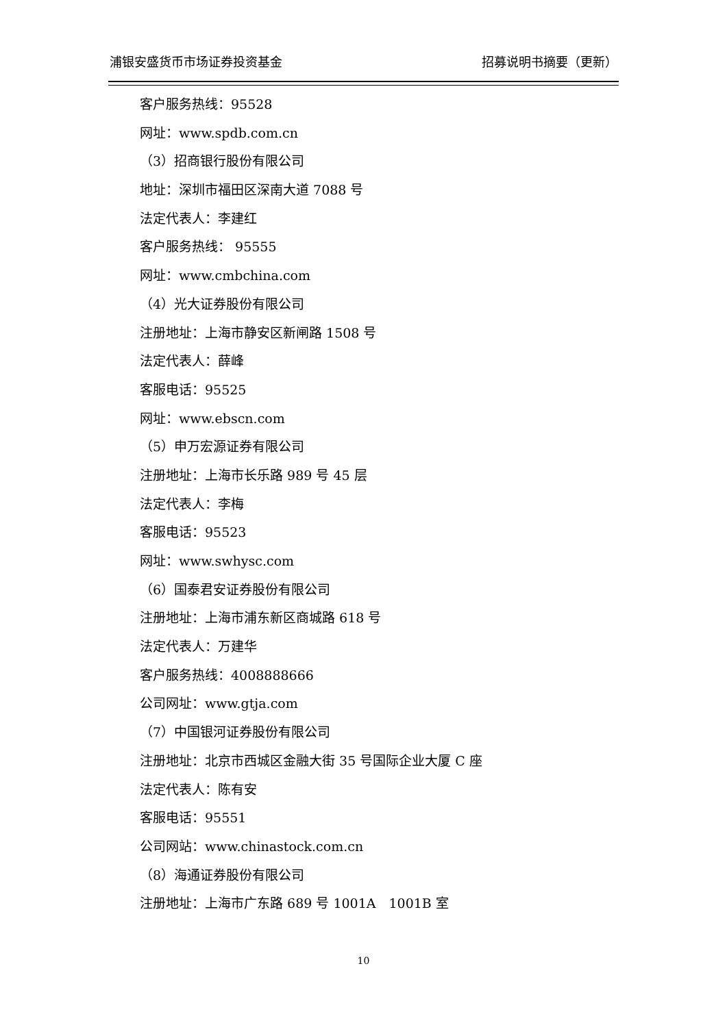浦银安盛货币市场证券投资基金 招募说明书摘要（更新）
客户服务热线：95528
网址：www.spdb.com.cn
（3）招商银行股份有限公司
地址：深圳市福田区深南大道 7088 号
法定代表人：李建红
客户服务热线： 95555
网址：www.cmbchina.com
（4）光大证券股份有限公司
注册地址：上海市静安区新闸路 1508 号
法定代表人：薛峰
客服电话：95525
网址：www.ebscn.com
（5）申万宏源证券有限公司
注册地址：上海市长乐路 989 号 45 层
法定代表人：李梅
客服电话：95523
网址：www.swhysc.com
（6）国泰君安证券股份有限公司
注册地址：上海市浦东新区商城路 618 号
法定代表人：万建华
客户服务热线：4008888666
公司网址：www.gtja.com
（7）中国银河证券股份有限公司
注册地址：北京市西城区金融大街 35 号国际企业大厦 C 座
法定代表人：陈有安
客服电话：95551
公司网站：www.chinastock.com.cn
（8）海通证券股份有限公司
注册地址：上海市广东路 689 号 1001A　1001B 室
10